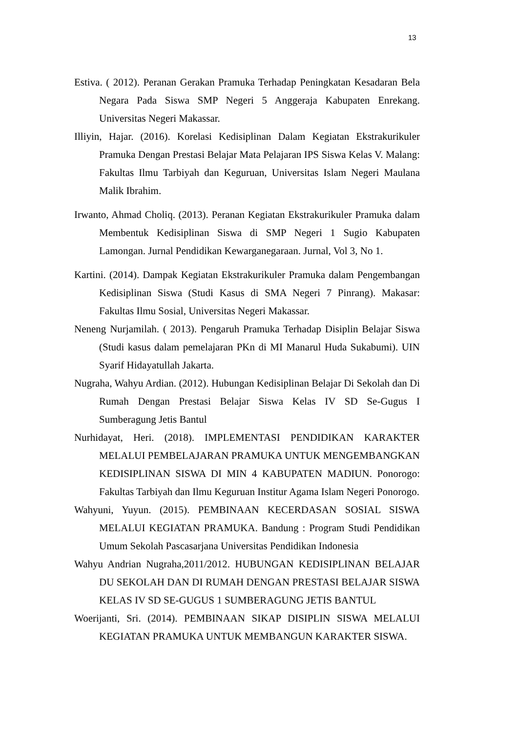13
Estiva. ( 2012). Peranan Gerakan Pramuka Terhadap Peningkatan Kesadaran Bela Negara Pada Siswa SMP Negeri 5 Anggeraja Kabupaten Enrekang. Universitas Negeri Makassar.
Illiyin, Hajar. (2016). Korelasi Kedisiplinan Dalam Kegiatan Ekstrakurikuler Pramuka Dengan Prestasi Belajar Mata Pelajaran IPS Siswa Kelas V. Malang: Fakultas Ilmu Tarbiyah dan Keguruan, Universitas Islam Negeri Maulana Malik Ibrahim.
Irwanto, Ahmad Choliq. (2013). Peranan Kegiatan Ekstrakurikuler Pramuka dalam Membentuk Kedisiplinan Siswa di SMP Negeri 1 Sugio Kabupaten Lamongan. Jurnal Pendidikan Kewarganegaraan. Jurnal, Vol 3, No 1.
Kartini. (2014). Dampak Kegiatan Ekstrakurikuler Pramuka dalam Pengembangan Kedisiplinan Siswa (Studi Kasus di SMA Negeri 7 Pinrang). Makasar: Fakultas Ilmu Sosial, Universitas Negeri Makassar.
Neneng Nurjamilah. ( 2013). Pengaruh Pramuka Terhadap Disiplin Belajar Siswa (Studi kasus dalam pemelajaran PKn di MI Manarul Huda Sukabumi). UIN Syarif Hidayatullah Jakarta.
Nugraha, Wahyu Ardian. (2012). Hubungan Kedisiplinan Belajar Di Sekolah dan Di Rumah Dengan Prestasi Belajar Siswa Kelas IV SD Se-Gugus I Sumberagung Jetis Bantul
Nurhidayat, Heri. (2018). IMPLEMENTASI PENDIDIKAN KARAKTER MELALUI PEMBELAJARAN PRAMUKA UNTUK MENGEMBANGKAN KEDISIPLINAN SISWA DI MIN 4 KABUPATEN MADIUN. Ponorogo: Fakultas Tarbiyah dan Ilmu Keguruan Institur Agama Islam Negeri Ponorogo.
Wahyuni, Yuyun. (2015). PEMBINAAN KECERDASAN SOSIAL SISWA MELALUI KEGIATAN PRAMUKA. Bandung : Program Studi Pendidikan Umum Sekolah Pascasarjana Universitas Pendidikan Indonesia
Wahyu Andrian Nugraha,2011/2012. HUBUNGAN KEDISIPLINAN BELAJAR DU SEKOLAH DAN DI RUMAH DENGAN PRESTASI BELAJAR SISWA KELAS IV SD SE-GUGUS 1 SUMBERAGUNG JETIS BANTUL
Woerijanti, Sri. (2014). PEMBINAAN SIKAP DISIPLIN SISWA MELALUI KEGIATAN PRAMUKA UNTUK MEMBANGUN KARAKTER SISWA.